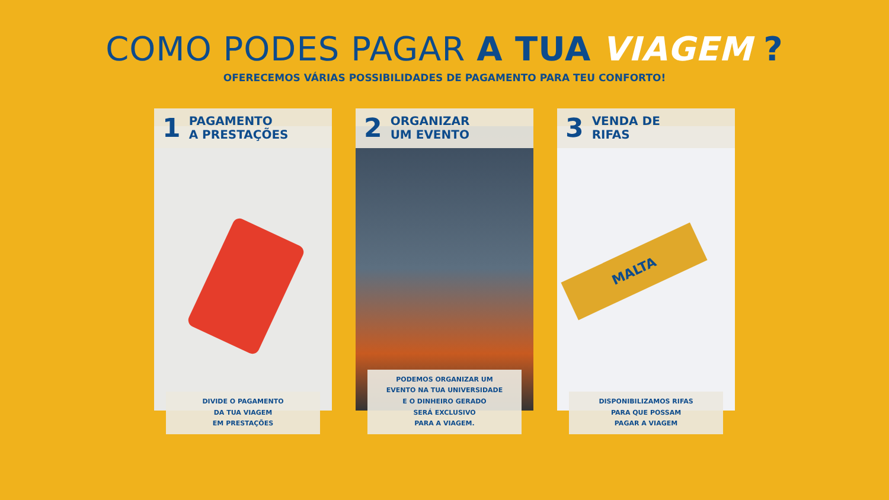COMO PODES PAGAR A TUA VIAGEM ?
OFERECEMOS VÁRIAS POSSIBILIDADES DE PAGAMENTO PARA TEU CONFORTO!
1 PAGAMENTO
A PRESTAÇÕES
DIVIDE O PAGAMENTO
DA TUA VIAGEM
EM PRESTAÇÕES
2 ORGANIZAR
UM EVENTO
PODEMOS ORGANIZAR UM
EVENTO NA TUA UNIVERSIDADE
E O DINHEIRO GERADO
SERÁ EXCLUSIVO
PARA A VIAGEM.
MALTA
3 VENDA DE
RIFAS
DISPONIBILIZAMOS RIFAS
PARA QUE POSSAM
PAGAR A VIAGEM